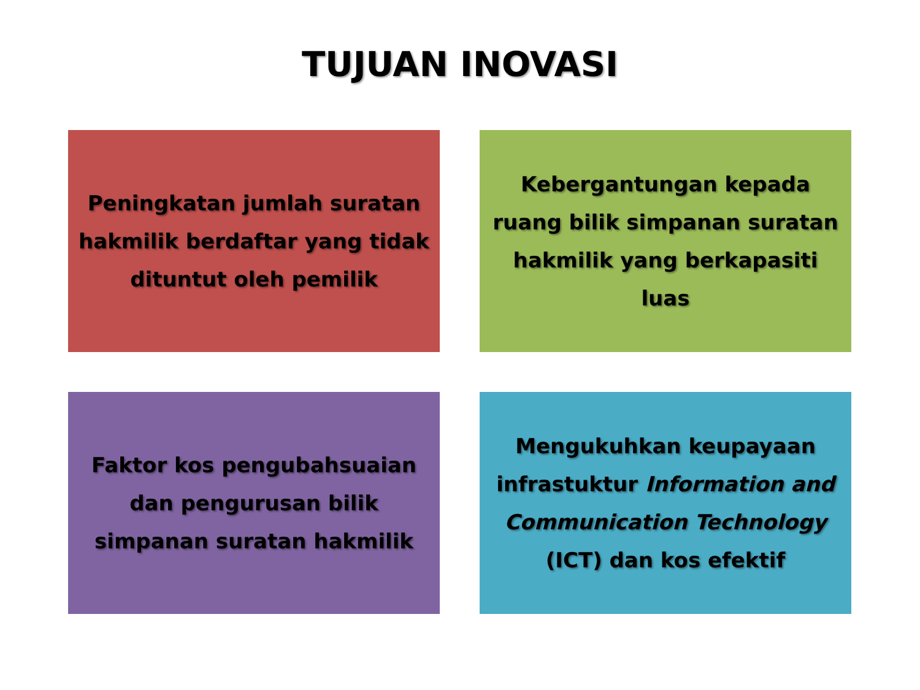TUJUAN INOVASI
Peningkatan jumlah suratan hakmilik berdaftar yang tidak dituntut oleh pemilik
Kebergantungan kepada ruang bilik simpanan suratan hakmilik yang berkapasiti luas
Faktor kos pengubahsuaian dan pengurusan bilik simpanan suratan hakmilik
Mengukuhkan keupayaan infrastuktur Information and Communication Technology (ICT) dan kos efektif